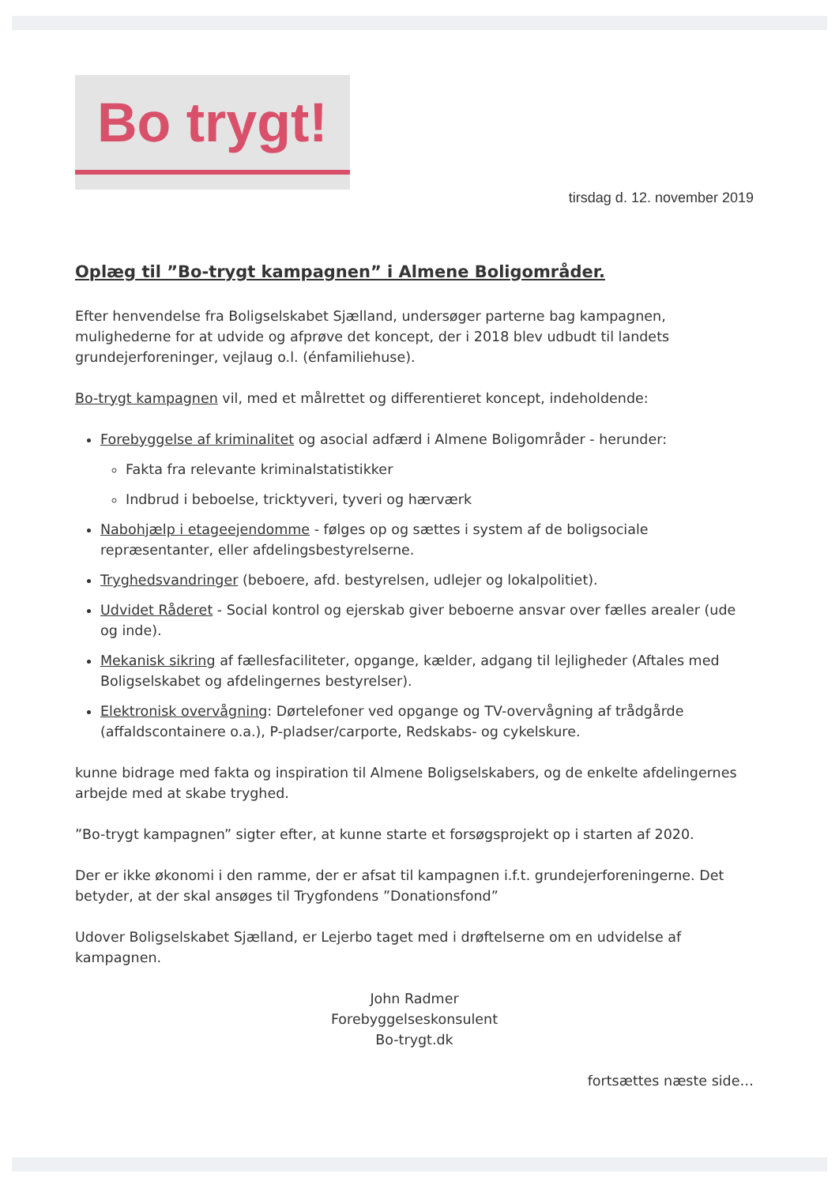Bo trygt!
tirsdag d. 12. november 2019
Oplæg til ”Bo-trygt kampagnen” i Almene Boligområder.
Efter henvendelse fra Boligselskabet Sjælland, undersøger parterne bag kampagnen, mulighederne for at udvide og afprøve det koncept, der i 2018 blev udbudt til landets grundejerforeninger, vejlaug o.l. (énfamiliehuse).
Bo-trygt kampagnen vil, med et målrettet og differentieret koncept, indeholdende:
Forebyggelse af kriminalitet og asocial adfærd i Almene Boligområder - herunder:
Fakta fra relevante kriminalstatistikker
Indbrud i beboelse, tricktyveri, tyveri og hærværk
Nabohjælp i etageejendomme - følges op og sættes i system af de boligsociale repræsentanter, eller afdelingsbestyrelserne.
Tryghedsvandringer (beboere, afd. bestyrelsen, udlejer og lokalpolitiet).
Udvidet Råderet - Social kontrol og ejerskab giver beboerne ansvar over fælles arealer (ude og inde).
Mekanisk sikring af fællesfaciliteter, opgange, kælder, adgang til lejligheder (Aftales med Boligselskabet og afdelingernes bestyrelser).
Elektronisk overvågning: Dørtelefoner ved opgange og TV-overvågning af trådgårde (affaldscontainere o.a.), P-pladser/carporte, Redskabs- og cykelskure.
kunne bidrage med fakta og inspiration til Almene Boligselskabers, og de enkelte afdelingernes arbejde med at skabe tryghed.
”Bo-trygt kampagnen” sigter efter, at kunne starte et forsøgsprojekt op i starten af 2020.
Der er ikke økonomi i den ramme, der er afsat til kampagnen i.f.t. grundejerforeningerne. Det betyder, at der skal ansøges til Trygfondens ”Donationsfond”
Udover Boligselskabet Sjælland, er Lejerbo taget med i drøftelserne om en udvidelse af kampagnen.
John Radmer
Forebyggelseskonsulent
Bo-trygt.dk
fortsættes næste side…